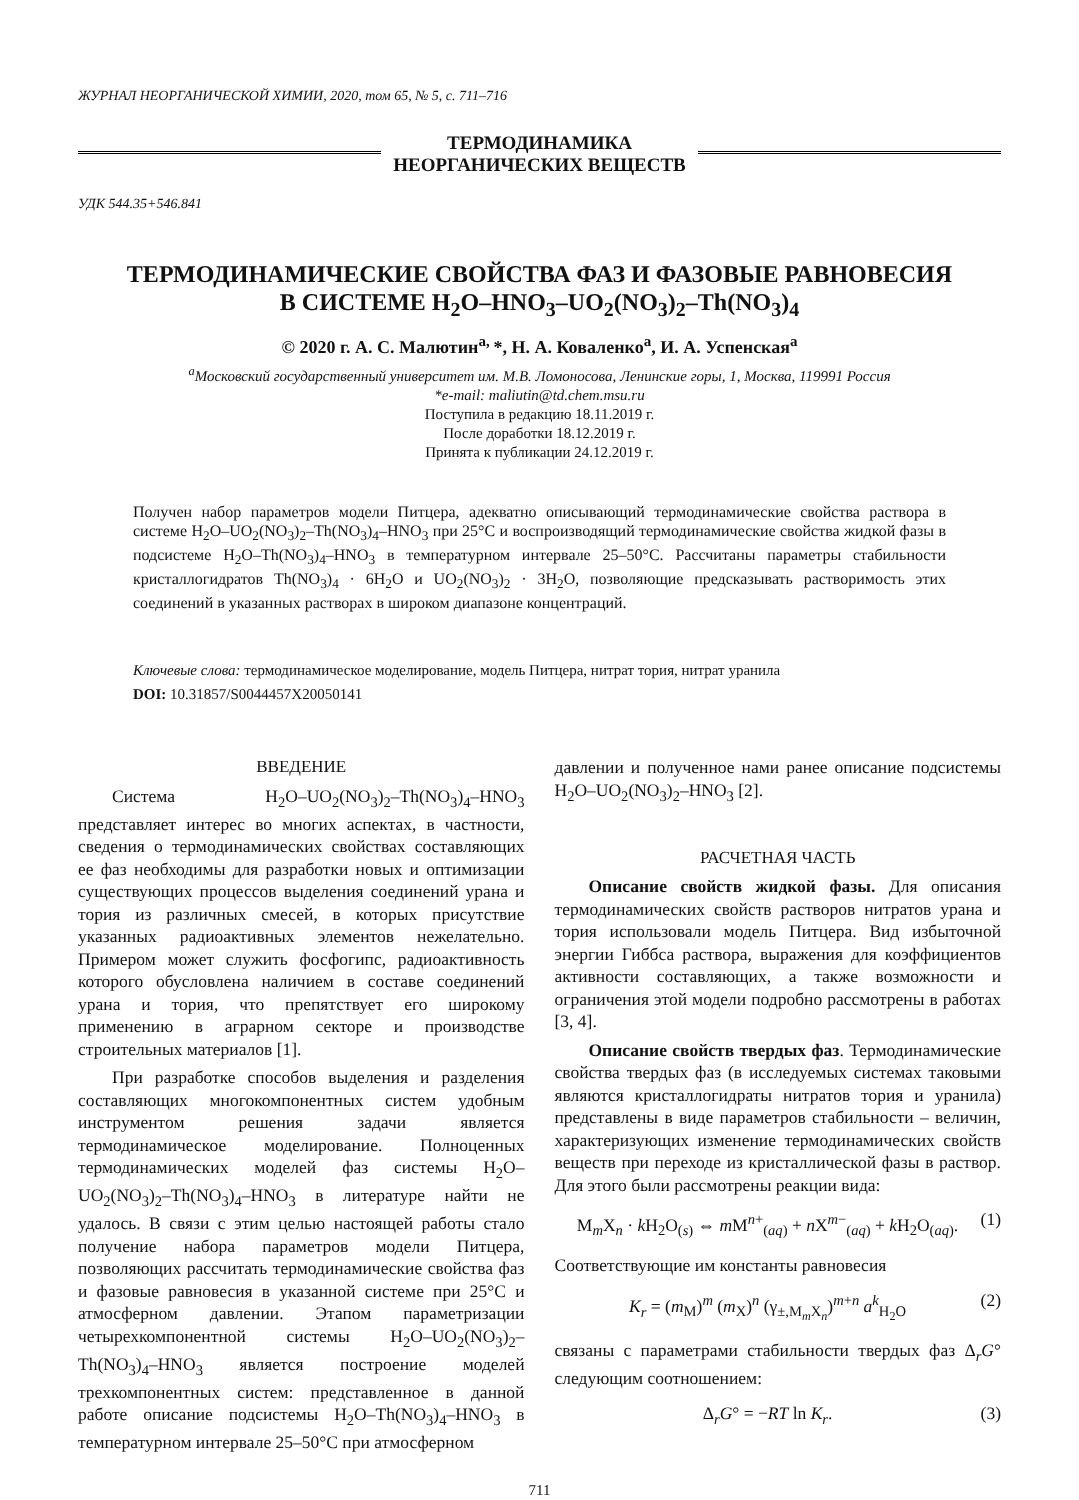ЖУРНАЛ НЕОРГАНИЧЕСКОЙ ХИМИИ, 2020, том 65, № 5, с. 711–716
ТЕРМОДИНАМИКА
НЕОРГАНИЧЕСКИХ ВЕЩЕСТВ
УДК 544.35+546.841
ТЕРМОДИНАМИЧЕСКИЕ СВОЙСТВА ФАЗ И ФАЗОВЫЕ РАВНОВЕСИЯ
В СИСТЕМЕ H<sub>2</sub>O–HNO<sub>3</sub>–UO<sub>2</sub>(NO<sub>3</sub>)<sub>2</sub>–Th(NO<sub>3</sub>)<sub>4</sub>
© 2020 г. А. С. Малютин<sup>a,</sup>*, Н. А. Коваленко<sup>a</sup>, И. А. Успенская<sup>a</sup>
<sup>a</sup> Московский государственный университет им. М.В. Ломоносова, Ленинские горы, 1, Москва, 119991 Россия
*e-mail: maliutin@td.chem.msu.ru
Поступила в редакцию 18.11.2019 г.
После доработки 18.12.2019 г.
Принята к публикации 24.12.2019 г.
Получен набор параметров модели Питцера, адекватно описывающий термодинамические свойства раствора в системе H<sub>2</sub>O–UO<sub>2</sub>(NO<sub>3</sub>)<sub>2</sub>–Th(NO<sub>3</sub>)<sub>4</sub>–HNO<sub>3</sub> при 25°C и воспроизводящий термодинамические свойства жидкой фазы в подсистеме H<sub>2</sub>O–Th(NO<sub>3</sub>)<sub>4</sub>–HNO<sub>3</sub> в температурном интервале 25–50°C. Рассчитаны параметры стабильности кристаллогидратов Th(NO<sub>3</sub>)<sub>4</sub> · 6H<sub>2</sub>O и UO<sub>2</sub>(NO<sub>3</sub>)<sub>2</sub> · 3H<sub>2</sub>O, позволяющие предсказывать растворимость этих соединений в указанных растворах в широком диапазоне концентраций.
Ключевые слова: термодинамическое моделирование, модель Питцера, нитрат тория, нитрат уранила
DOI: 10.31857/S0044457X20050141
ВВЕДЕНИЕ
Система H<sub>2</sub>O–UO<sub>2</sub>(NO<sub>3</sub>)<sub>2</sub>–Th(NO<sub>3</sub>)<sub>4</sub>–HNO<sub>3</sub> представляет интерес во многих аспектах, в частности, сведения о термодинамических свойствах составляющих ее фаз необходимы для разработки новых и оптимизации существующих процессов выделения соединений урана и тория из различных смесей, в которых присутствие указанных радиоактивных элементов нежелательно. Примером может служить фосфогипс, радиоактивность которого обусловлена наличием в составе соединений урана и тория, что препятствует его широкому применению в аграрном секторе и производстве строительных материалов [1].
При разработке способов выделения и разделения составляющих многокомпонентных систем удобным инструментом решения задачи является термодинамическое моделирование. Полноценных термодинамических моделей фаз системы H<sub>2</sub>O–UO<sub>2</sub>(NO<sub>3</sub>)<sub>2</sub>–Th(NO<sub>3</sub>)<sub>4</sub>–HNO<sub>3</sub> в литературе найти не удалось. В связи с этим целью настоящей работы стало получение набора параметров модели Питцера, позволяющих рассчитать термодинамические свойства фаз и фазовые равновесия в указанной системе при 25°C и атмосферном давлении. Этапом параметризации четырехкомпонентной системы H<sub>2</sub>O–UO<sub>2</sub>(NO<sub>3</sub>)<sub>2</sub>–Th(NO<sub>3</sub>)<sub>4</sub>–HNO<sub>3</sub> является построение моделей трехкомпонентных систем: представленное в данной работе описание подсистемы H<sub>2</sub>O–Th(NO<sub>3</sub>)<sub>4</sub>–HNO<sub>3</sub> в температурном интервале 25–50°C при атмосферном
давлении и полученное нами ранее описание подсистемы H<sub>2</sub>O–UO<sub>2</sub>(NO<sub>3</sub>)<sub>2</sub>–HNO<sub>3</sub> [2].
РАСЧЕТНАЯ ЧАСТЬ
Описание свойств жидкой фазы. Для описания термодинамических свойств растворов нитратов урана и тория использовали модель Питцера. Вид избыточной энергии Гиббса раствора, выражения для коэффициентов активности составляющих, а также возможности и ограничения этой модели подробно рассмотрены в работах [3, 4].
Описание свойств твердых фаз. Термодинамические свойства твердых фаз (в исследуемых системах таковыми являются кристаллогидраты нитратов тория и уранила) представлены в виде параметров стабильности – величин, характеризующих изменение термодинамических свойств веществ при переходе из кристаллической фазы в раствор. Для этого были рассмотрены реакции вида:
M<sub>m</sub>X<sub>n</sub> · k H<sub>2</sub>O<sub>(s)</sub> ⇔ m M<sup>n+</sup><sub>(aq)</sub> + n X<sup>m−</sup><sub>(aq)</sub> + k H<sub>2</sub>O<sub>(aq)</sub>. (1)
Соответствующие им константы равновесия
K<sub>r</sub> = (m<sub>M</sub>)<sup>m</sup> (m<sub>X</sub>)<sup>n</sup> (γ<sub>±,M<sub>m</sub>X<sub>n</sub></sub>)<sup>m+n</sup> a<sup>k</sup><sub>H<sub>2</sub>O</sub> (2)
связаны с параметрами стабильности твердых фаз Δ<sub>r</sub>G° следующим соотношением:
Δ<sub>r</sub>G° = −RT ln K<sub>r</sub>. (3)
711